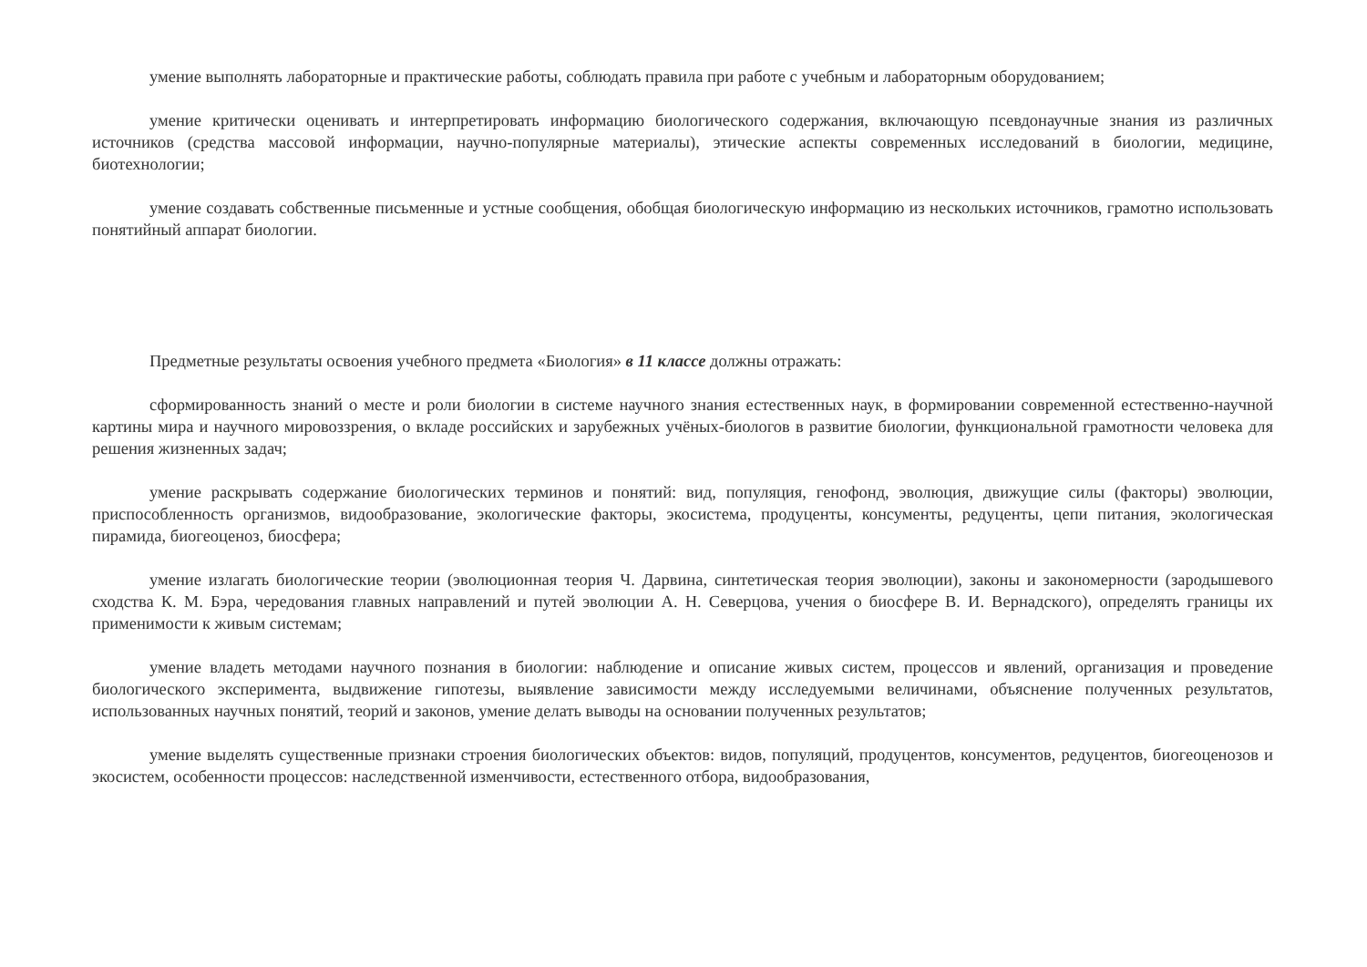умение выполнять лабораторные и практические работы, соблюдать правила при работе с учебным и лабораторным оборудованием;
умение критически оценивать и интерпретировать информацию биологического содержания, включающую псевдонаучные знания из различных источников (средства массовой информации, научно-популярные материалы), этические аспекты современных исследований в биологии, медицине, биотехнологии;
умение создавать собственные письменные и устные сообщения, обобщая биологическую информацию из нескольких источников, грамотно использовать понятийный аппарат биологии.
Предметные результаты освоения учебного предмета «Биология» в 11 классе должны отражать:
сформированность знаний о месте и роли биологии в системе научного знания естественных наук, в формировании современной естественно-научной картины мира и научного мировоззрения, о вкладе российских и зарубежных учёных-биологов в развитие биологии, функциональной грамотности человека для решения жизненных задач;
умение раскрывать содержание биологических терминов и понятий: вид, популяция, генофонд, эволюция, движущие силы (факторы) эволюции, приспособленность организмов, видообразование, экологические факторы, экосистема, продуценты, консументы, редуценты, цепи питания, экологическая пирамида, биогеоценоз, биосфера;
умение излагать биологические теории (эволюционная теория Ч. Дарвина, синтетическая теория эволюции), законы и закономерности (зародышевого сходства К. М. Бэра, чередования главных направлений и путей эволюции А. Н. Северцова, учения о биосфере В. И. Вернадского), определять границы их применимости к живым системам;
умение владеть методами научного познания в биологии: наблюдение и описание живых систем, процессов и явлений, организация и проведение биологического эксперимента, выдвижение гипотезы, выявление зависимости между исследуемыми величинами, объяснение полученных результатов, использованных научных понятий, теорий и законов, умение делать выводы на основании полученных результатов;
умение выделять существенные признаки строения биологических объектов: видов, популяций, продуцентов, консументов, редуцентов, биогеоценозов и экосистем, особенности процессов: наследственной изменчивости, естественного отбора, видообразования,